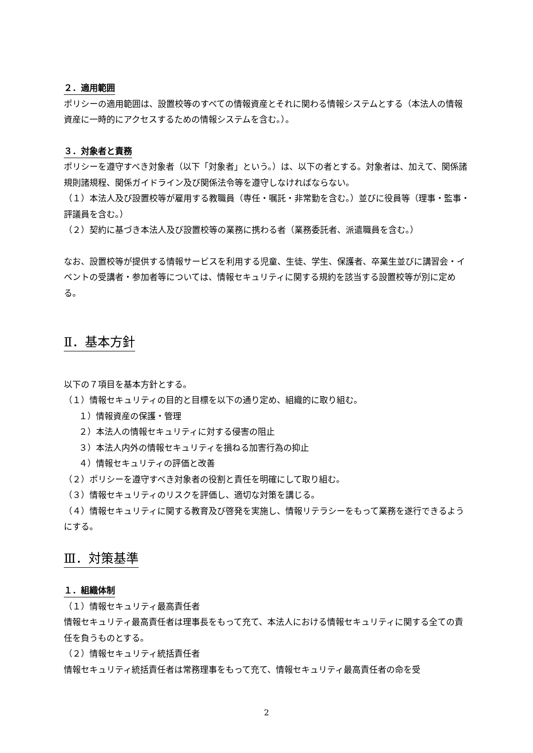２．適用範囲
ポリシーの適用範囲は、設置校等のすべての情報資産とそれに関わる情報システムとする（本法人の情報資産に一時的にアクセスするための情報システムを含む。）。
３．対象者と責務
ポリシーを遵守すべき対象者（以下「対象者」という。）は、以下の者とする。対象者は、加えて、関係諸規則諸規程、関係ガイドライン及び関係法令等を遵守しなければならない。
（１）本法人及び設置校等が雇用する教職員（専任・嘱託・非常勤を含む。）並びに役員等（理事・監事・評議員を含む。）
（２）契約に基づき本法人及び設置校等の業務に携わる者（業務委託者、派遣職員を含む。）
なお、設置校等が提供する情報サービスを利用する児童、生徒、学生、保護者、卒業生並びに講習会・イベントの受講者・参加者等については、情報セキュリティに関する規約を該当する設置校等が別に定める。
Ⅱ．基本方針
以下の７項目を基本方針とする。
（１）情報セキュリティの目的と目標を以下の通り定め、組織的に取り組む。
１）情報資産の保護・管理
２）本法人の情報セキュリティに対する侵害の阻止
３）本法人内外の情報セキュリティを損ねる加害行為の抑止
４）情報セキュリティの評価と改善
（２）ポリシーを遵守すべき対象者の役割と責任を明確にして取り組む。
（３）情報セキュリティのリスクを評価し、適切な対策を講じる。
（４）情報セキュリティに関する教育及び啓発を実施し、情報リテラシーをもって業務を遂行できるようにする。
Ⅲ．対策基準
１．組織体制
（１）情報セキュリティ最高責任者
情報セキュリティ最高責任者は理事長をもって充て、本法人における情報セキュリティに関する全ての責任を負うものとする。
（２）情報セキュリティ統括責任者
情報セキュリティ統括責任者は常務理事をもって充て、情報セキュリティ最高責任者の命を受
2